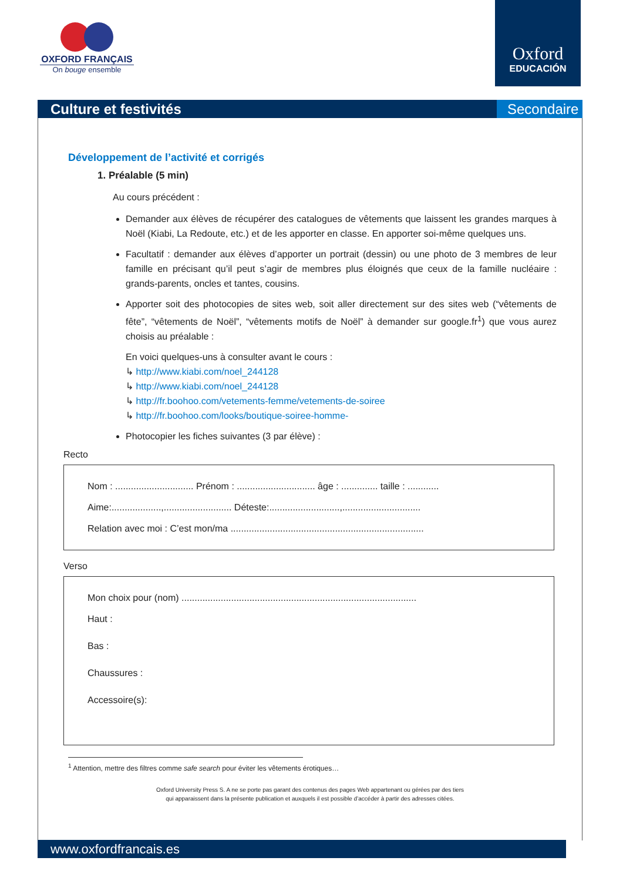OXFORD FRANÇAIS
On bouge ensemble
Oxford
EDUCACIÓN
Culture et festivités Secondaire
Développement de l’activité et corrigés
1. Préalable (5 min)
Au cours précédent :
Demander aux élèves de récupérer des catalogues de vêtements que laissent les grandes marques à Noël (Kiabi, La Redoute, etc.) et de les apporter en classe. En apporter soi-même quelques uns.
Facultatif : demander aux élèves d’apporter un portrait (dessin) ou une photo de 3 membres de leur famille en précisant qu’il peut s’agir de membres plus éloignés que ceux de la famille nucléaire : grands-parents, oncles et tantes, cousins.
Apporter soit des photocopies de sites web, soit aller directement sur des sites web (“vêtements de fête”, “vêtements de Noël”, “vêtements motifs de Noël” à demander sur google.fr<sup>1</sup>) que vous aurez choisis au préalable :
En voici quelques-uns à consulter avant le cours :
↳ http://www.kiabi.com/noel_244128
↳ http://www.kiabi.com/noel_244128
↳ http://fr.boohoo.com/vetements-femme/vetements-de-soiree
↳ http://fr.boohoo.com/looks/boutique-soiree-homme-
Photocopier les fiches suivantes (3 par élève) :
Recto
Nom : .............................. Prénom : .............................. âge : .............. taille : ............
Aime:...................,.......................... Déteste:...........................,..............................
Relation avec moi : C’est mon/ma ..........................................................................
Verso
Mon choix pour (nom) ..........................................................................................
Haut :
Bas :
Chaussures :
Accessoire(s):
<sup>1</sup> Attention, mettre des filtres comme safe search pour éviter les vêtements érotiques…
Oxford University Press S. A ne se porte pas garant des contenus des pages Web appartenant ou gérées par des tiers
qui apparaissent dans la présente publication et auxquels il est possible d’accéder à partir des adresses citées.
www.oxfordfrancais.es